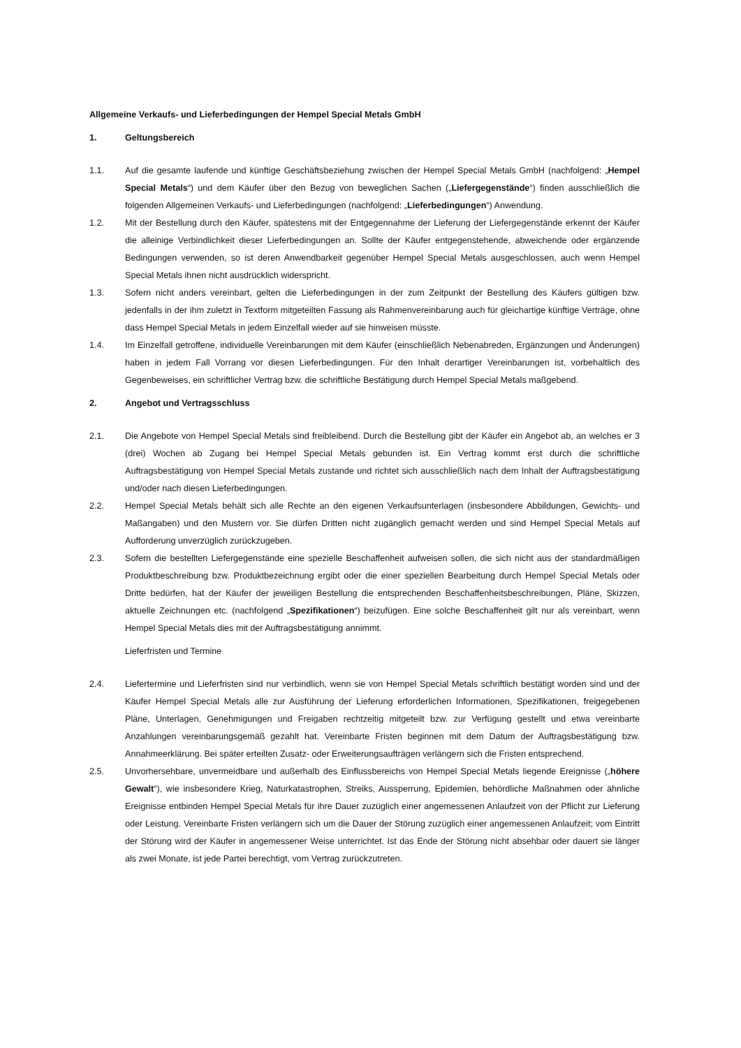Allgemeine Verkaufs- und Lieferbedingungen der Hempel Special Metals GmbH
1. Geltungsbereich
1.1. Auf die gesamte laufende und künftige Geschäftsbeziehung zwischen der Hempel Special Metals GmbH (nachfolgend: „Hempel Special Metals“) und dem Käufer über den Bezug von beweglichen Sachen („Liefergegenstände“) finden ausschließlich die folgenden Allgemeinen Verkaufs- und Lieferbedingungen (nachfolgend: „Lieferbedingungen“) Anwendung.
1.2. Mit der Bestellung durch den Käufer, spätestens mit der Entgegennahme der Lieferung der Liefergegenstände erkennt der Käufer die alleinige Verbindlichkeit dieser Lieferbedingungen an. Sollte der Käufer entgegenstehende, abweichende oder ergänzende Bedingungen verwenden, so ist deren Anwendbarkeit gegenüber Hempel Special Metals ausgeschlossen, auch wenn Hempel Special Metals ihnen nicht ausdrücklich widerspricht.
1.3. Sofern nicht anders vereinbart, gelten die Lieferbedingungen in der zum Zeitpunkt der Bestellung des Käufers gültigen bzw. jedenfalls in der ihm zuletzt in Textform mitgeteilten Fassung als Rahmenvereinbarung auch für gleichartige künftige Verträge, ohne dass Hempel Special Metals in jedem Einzelfall wieder auf sie hinweisen müsste.
1.4. Im Einzelfall getroffene, individuelle Vereinbarungen mit dem Käufer (einschließlich Nebenabreden, Ergänzungen und Änderungen) haben in jedem Fall Vorrang vor diesen Lieferbedingungen. Für den Inhalt derartiger Vereinbarungen ist, vorbehaltlich des Gegenbeweises, ein schriftlicher Vertrag bzw. die schriftliche Bestätigung durch Hempel Special Metals maßgebend.
2. Angebot und Vertragsschluss
2.1. Die Angebote von Hempel Special Metals sind freibleibend. Durch die Bestellung gibt der Käufer ein Angebot ab, an welches er 3 (drei) Wochen ab Zugang bei Hempel Special Metals gebunden ist. Ein Vertrag kommt erst durch die schriftliche Auftragsbestätigung von Hempel Special Metals zustande und richtet sich ausschließlich nach dem Inhalt der Auftragsbestätigung und/oder nach diesen Lieferbedingungen.
2.2. Hempel Special Metals behält sich alle Rechte an den eigenen Verkaufsunterlagen (insbesondere Abbildungen, Gewichts- und Maßangaben) und den Mustern vor. Sie dürfen Dritten nicht zugänglich gemacht werden und sind Hempel Special Metals auf Aufforderung unverzüglich zurückzugeben.
2.3. Sofern die bestellten Liefergegenstände eine spezielle Beschaffenheit aufweisen sollen, die sich nicht aus der standardmäßigen Produktbeschreibung bzw. Produktbezeichnung ergibt oder die einer speziellen Bearbeitung durch Hempel Special Metals oder Dritte bedürfen, hat der Käufer der jeweiligen Bestellung die entsprechenden Beschaffenheitsbeschreibungen, Pläne, Skizzen, aktuelle Zeichnungen etc. (nachfolgend „Spezifikationen“) beizufügen. Eine solche Beschaffenheit gilt nur als vereinbart, wenn Hempel Special Metals dies mit der Auftragsbestätigung annimmt.
Lieferfristen und Termine
2.4. Liefertermine und Lieferfristen sind nur verbindlich, wenn sie von Hempel Special Metals schriftlich bestätigt worden sind und der Käufer Hempel Special Metals alle zur Ausführung der Lieferung erforderlichen Informationen, Spezifikationen, freigegebenen Pläne, Unterlagen, Genehmigungen und Freigaben rechtzeitig mitgeteilt bzw. zur Verfügung gestellt und etwa vereinbarte Anzahlungen vereinbarungsgemäß gezahlt hat. Vereinbarte Fristen beginnen mit dem Datum der Auftragsbestätigung bzw. Annahmeerklärung. Bei später erteilten Zusatz- oder Erweiterungsaufträgen verlängern sich die Fristen entsprechend.
2.5. Unvorhersehbare, unvermeidbare und außerhalb des Einflussbereichs von Hempel Special Metals liegende Ereignisse („höhere Gewalt“), wie insbesondere Krieg, Naturkatastrophen, Streiks, Aussperrung, Epidemien, behördliche Maßnahmen oder ähnliche Ereignisse entbinden Hempel Special Metals für ihre Dauer zuzüglich einer angemessenen Anlaufzeit von der Pflicht zur Lieferung oder Leistung. Vereinbarte Fristen verlängern sich um die Dauer der Störung zuzüglich einer angemessenen Anlaufzeit; vom Eintritt der Störung wird der Käufer in angemessener Weise unterrichtet. Ist das Ende der Störung nicht absehbar oder dauert sie länger als zwei Monate, ist jede Partei berechtigt, vom Vertrag zurückzutreten.